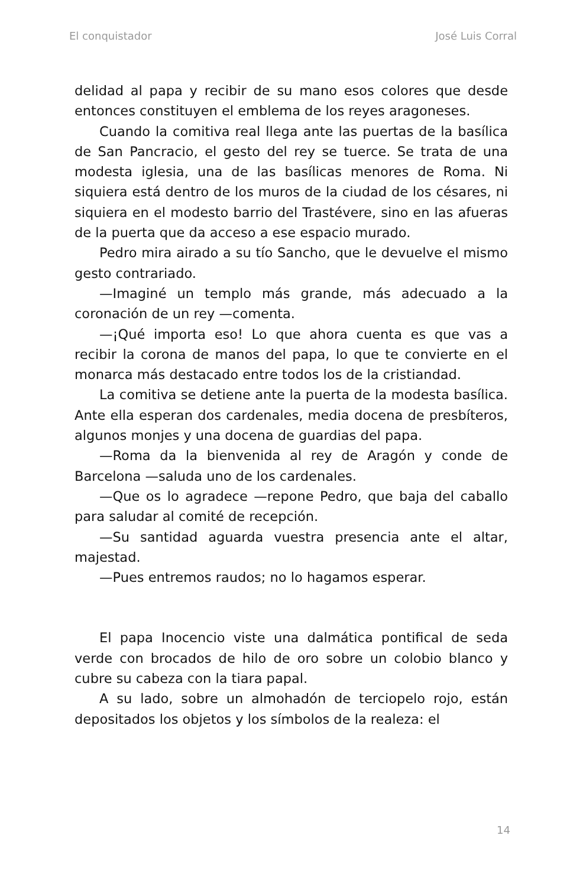El conquistador José Luis Corral
delidad al papa y recibir de su mano esos colores que desde entonces constituyen el emblema de los reyes aragoneses.
Cuando la comitiva real llega ante las puertas de la basílica de San Pancracio, el gesto del rey se tuerce. Se trata de una modesta iglesia, una de las basílicas menores de Roma. Ni siquiera está dentro de los muros de la ciudad de los césares, ni siquiera en el modesto barrio del Trastévere, sino en las afueras de la puerta que da acceso a ese espacio murado.
Pedro mira airado a su tío Sancho, que le devuelve el mismo gesto contrariado.
—Imaginé un templo más grande, más adecuado a la coronación de un rey —comenta.
—¡Qué importa eso! Lo que ahora cuenta es que vas a recibir la corona de manos del papa, lo que te convierte en el monarca más destacado entre todos los de la cristiandad.
La comitiva se detiene ante la puerta de la modesta basílica. Ante ella esperan dos cardenales, media docena de presbíteros, algunos monjes y una docena de guardias del papa.
—Roma da la bienvenida al rey de Aragón y conde de Barcelona —saluda uno de los cardenales.
—Que os lo agradece —repone Pedro, que baja del caballo para saludar al comité de recepción.
—Su santidad aguarda vuestra presencia ante el altar, majestad.
—Pues entremos raudos; no lo hagamos esperar.
El papa Inocencio viste una dalmática pontifical de seda verde con brocados de hilo de oro sobre un colobio blanco y cubre su cabeza con la tiara papal.
A su lado, sobre un almohadón de terciopelo rojo, están depositados los objetos y los símbolos de la realeza: el
14